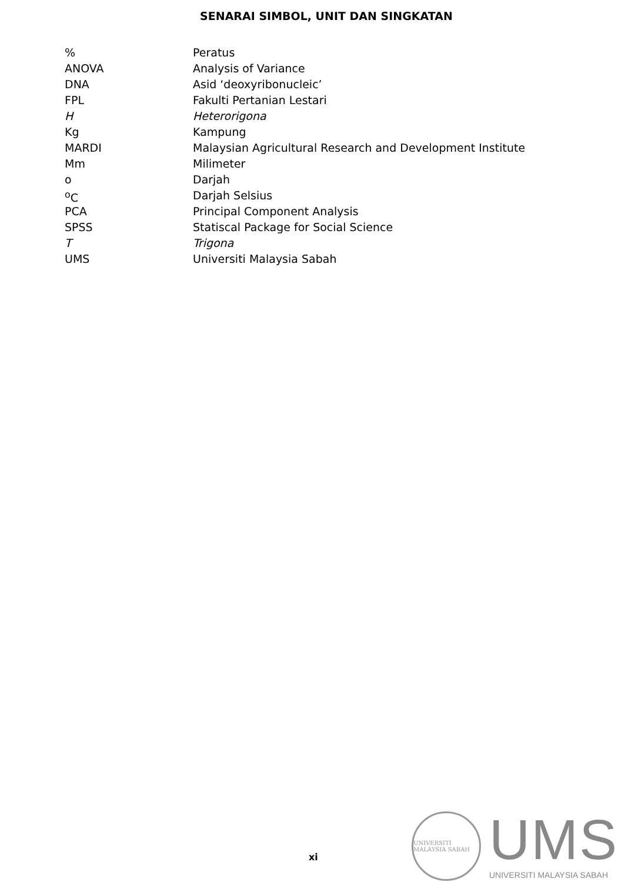SENARAI SIMBOL, UNIT DAN SINGKATAN
| % | Peratus |
| ANOVA | Analysis of Variance |
| DNA | Asid ‘deoxyribonucleic’ |
| FPL | Fakulti Pertanian Lestari |
| H | Heterorigona |
| Kg | Kampung |
| MARDI | Malaysian Agricultural Research and Development Institute |
| Mm | Milimeter |
| o | Darjah |
| <sup>o</sup> C | Darjah Selsius |
| PCA | Principal Component Analysis |
| SPSS | Statiscal Package for Social Science |
| T | Trigona |
| UMS | Universiti Malaysia Sabah |
xi
UNIVERSITI MALAYSIA SABAH
UMS
UNIVERSITI MALAYSIA SABAH